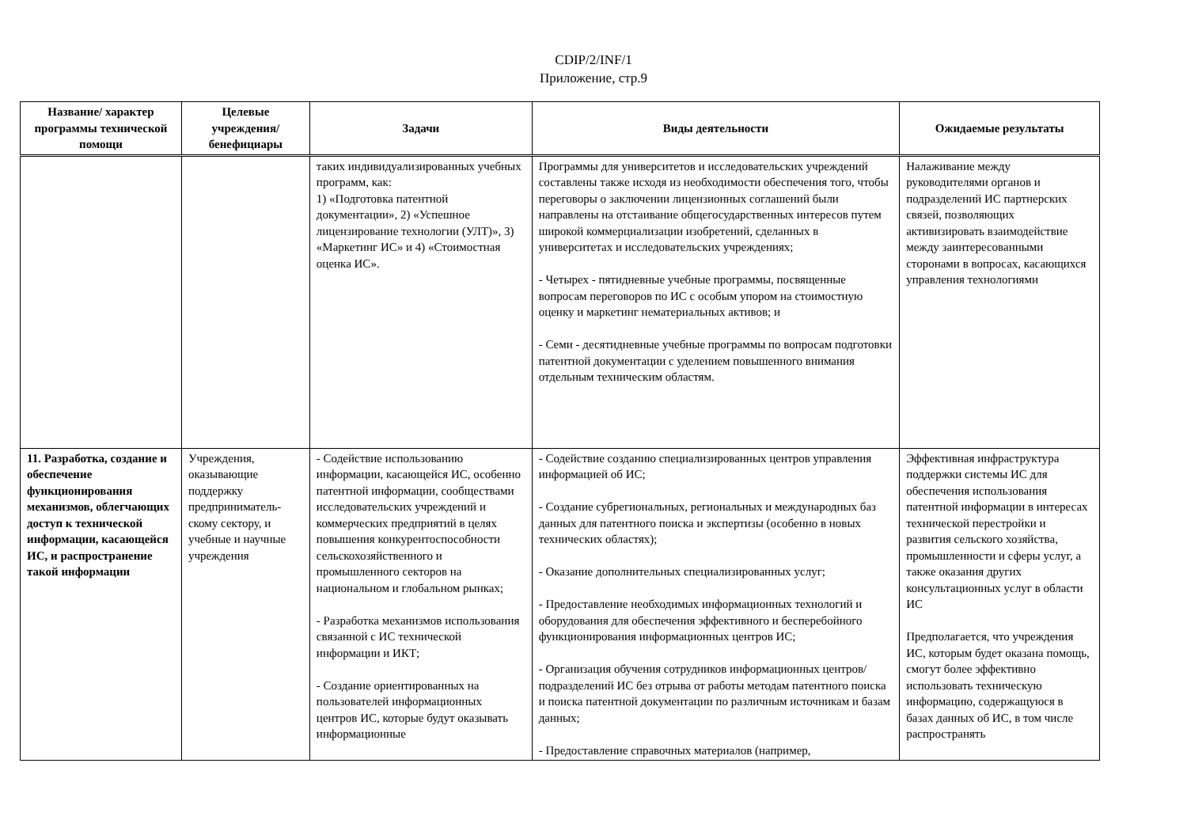CDIP/2/INF/1
Приложение, стр.9
| Название/ характер программы технической помощи | Целевые учреждения/ бенефициары | Задачи | Виды деятельности | Ожидаемые результаты |
| --- | --- | --- | --- | --- |
| | | таких индивидуализированных учебных программ, как: 1) «Подготовка патентной документации», 2) «Успешное лицензирование технологии (УЛТ)», 3) «Маркетинг ИС» и 4) «Стоимостная оценка ИС». | Программы для университетов и исследовательских учреждений составлены также исходя из необходимости обеспечения того, чтобы переговоры о заключении лицензионных соглашений были направлены на отстаивание общегосударственных интересов путем широкой коммерциализации изобретений, сделанных в университетах и исследовательских учреждениях; - Четырех - пятидневные учебные программы, посвященные вопросам переговоров по ИС с особым упором на стоимостную оценку и маркетинг нематериальных активов; и - Семи - десятидневные учебные программы по вопросам подготовки патентной документации с уделением повышенного внимания отдельным техническим областям. | Налаживание между руководителями органов и подразделений ИС партнерских связей, позволяющих активизировать взаимодействие между заинтересованными сторонами в вопросах, касающихся управления технологиями |
| 11. Разработка, создание и обеспечение функционирования механизмов, облегчающих доступ к технической информации, касающейся ИС, и распространение такой информации | Учреждения, оказывающие поддержку предприниматель-скому сектору, и учебные и научные учреждения | - Содействие использованию информации, касающейся ИС, особенно патентной информации, сообществами исследовательских учреждений и коммерческих предприятий в целях повышения конкурентоспособности сельскохозяйственного и промышленного секторов на национальном и глобальном рынках; - Разработка механизмов использования связанной с ИС технической информации и ИКТ; - Создание ориентированных на пользователей информационных центров ИС, которые будут оказывать информационные | - Содействие созданию специализированных центров управления информацией об ИС; - Создание субрегиональных, региональных и международных баз данных для патентного поиска и экспертизы (особенно в новых технических областях); - Оказание дополнительных специализированных услуг; - Предоставление необходимых информационных технологий и оборудования для обеспечения эффективного и бесперебойного функционирования информационных центров ИС; - Организация обучения сотрудников информационных центров/подразделений ИС без отрыва от работы методам патентного поиска и поиска патентной документации по различным источникам и базам данных; - Предоставление справочных материалов (например, | Эффективная инфраструктура поддержки системы ИС для обеспечения использования патентной информации в интересах технической перестройки и развития сельского хозяйства, промышленности и сферы услуг, а также оказания других консультационных услуг в области ИС Предполагается, что учреждения ИС, которым будет оказана помощь, смогут более эффективно использовать техническую информацию, содержащуюся в базах данных об ИС, в том числе распространять |